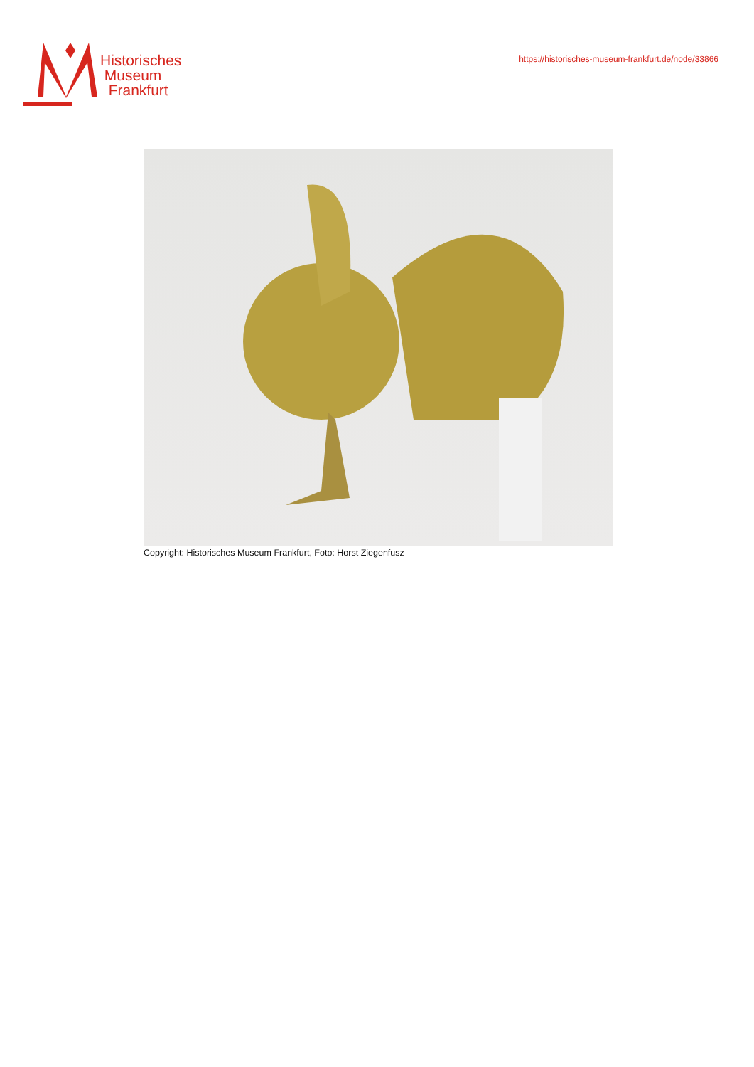Historisches
Museum
Frankfurt
https://historisches-museum-frankfurt.de/node/33866
Copyright: Historisches Museum Frankfurt, Foto: Horst Ziegenfusz